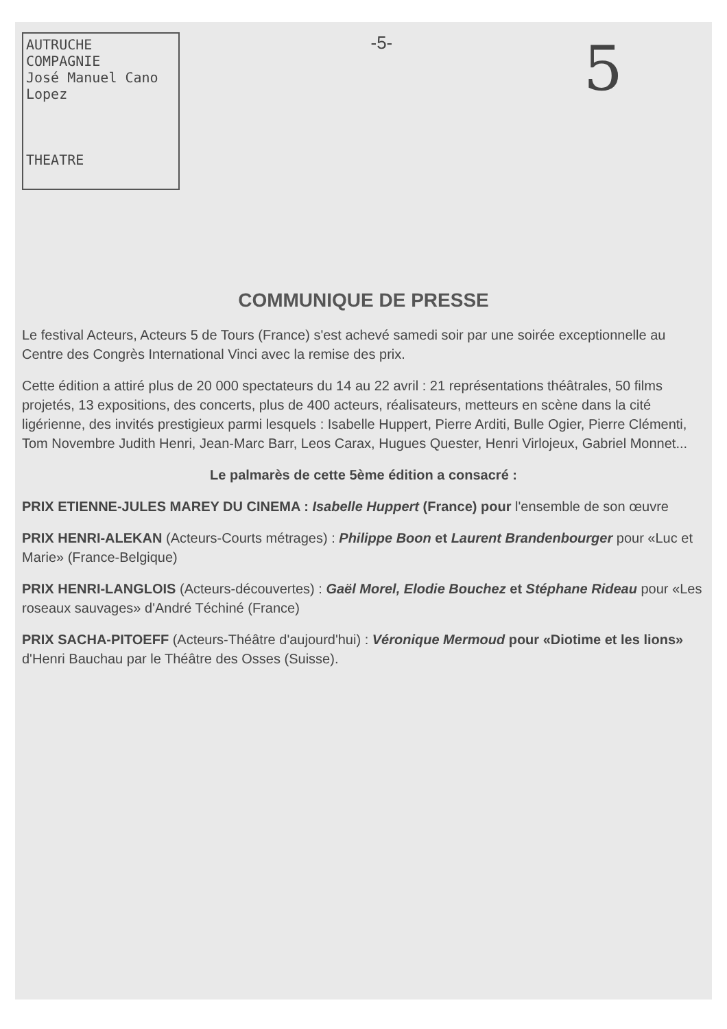AUTRUCHE
COMPAGNIE
José Manuel Cano Lopez
THEATRE
-5-
5
COMMUNIQUE DE PRESSE
Le festival Acteurs, Acteurs 5 de Tours (France) s'est achevé samedi soir par une soirée exceptionnelle au Centre des Congrès International Vinci avec la remise des prix.
Cette édition a attiré plus de 20 000 spectateurs du 14 au 22 avril : 21 représentations théâtrales, 50 films projetés, 13 expositions, des concerts, plus de 400 acteurs, réalisateurs, metteurs en scène dans la cité ligérienne, des invités prestigieux parmi lesquels : Isabelle Huppert, Pierre Arditi, Bulle Ogier, Pierre Clémenti, Tom Novembre Judith Henri, Jean-Marc Barr, Leos Carax, Hugues Quester, Henri Virlojeux, Gabriel Monnet...
Le palmarès de cette 5ème édition a consacré :
PRIX ETIENNE-JULES MAREY DU CINEMA : Isabelle Huppert (France) pour l'ensemble de son œuvre
PRIX HENRI-ALEKAN (Acteurs-Courts métrages) : Philippe Boon et Laurent Brandenbourger pour «Luc et Marie» (France-Belgique)
PRIX HENRI-LANGLOIS (Acteurs-découvertes) : Gaël Morel, Elodie Bouchez et Stéphane Rideau pour «Les roseaux sauvages» d'André Téchiné (France)
PRIX SACHA-PITOEFF (Acteurs-Théâtre d'aujourd'hui) : Véronique Mermoud pour «Diotime et les lions» d'Henri Bauchau par le Théâtre des Osses (Suisse).